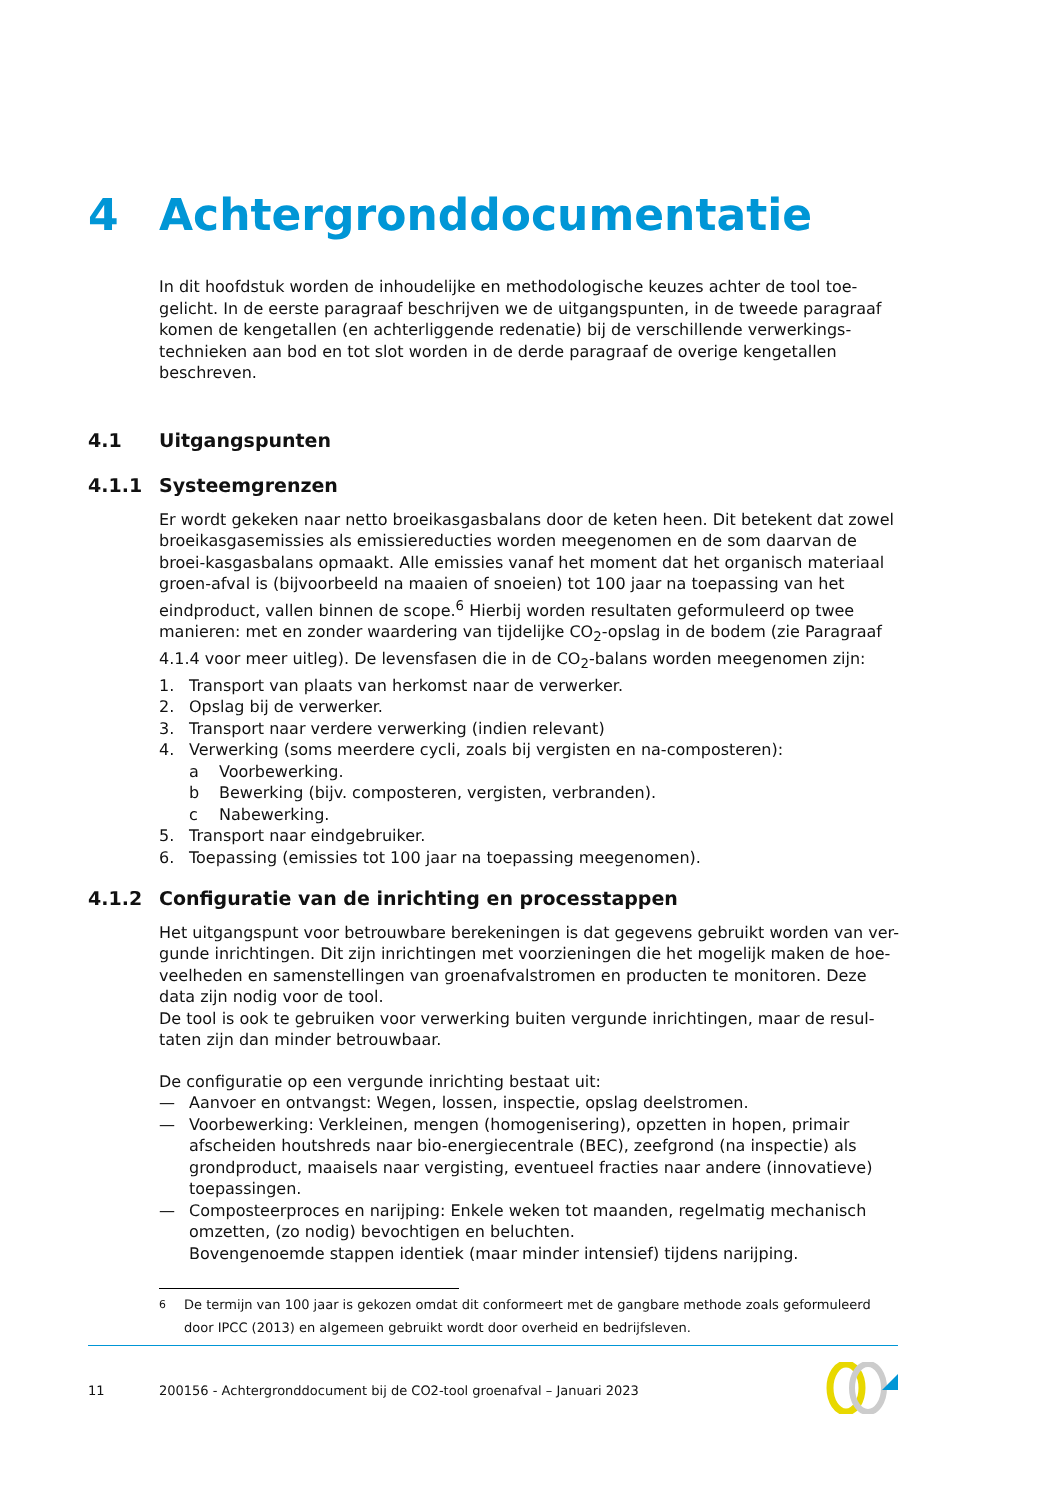4 Achtergronddocumentatie
In dit hoofdstuk worden de inhoudelijke en methodologische keuzes achter de tool toe-gelicht. In de eerste paragraaf beschrijven we de uitgangspunten, in de tweede paragraaf komen de kengetallen (en achterliggende redenatie) bij de verschillende verwerkings-technieken aan bod en tot slot worden in de derde paragraaf de overige kengetallen beschreven.
4.1 Uitgangspunten
4.1.1 Systeemgrenzen
Er wordt gekeken naar netto broeikasgasbalans door de keten heen. Dit betekent dat zowel broeikasgasemissies als emissiereducties worden meegenomen en de som daarvan de broei-kasgasbalans opmaakt. Alle emissies vanaf het moment dat het organisch materiaal groen-afval is (bijvoorbeeld na maaien of snoeien) tot 100 jaar na toepassing van het eindproduct, vallen binnen de scope.<sup>6</sup> Hierbij worden resultaten geformuleerd op twee manieren: met en zonder waardering van tijdelijke CO<sub>2</sub>-opslag in de bodem (zie Paragraaf 4.1.4 voor meer uitleg). De levensfasen die in de CO<sub>2</sub>-balans worden meegenomen zijn:
1. Transport van plaats van herkomst naar de verwerker.
2. Opslag bij de verwerker.
3. Transport naar verdere verwerking (indien relevant)
4. Verwerking (soms meerdere cycli, zoals bij vergisten en na-composteren):
a Voorbewerking.
b Bewerking (bijv. composteren, vergisten, verbranden).
c Nabewerking.
5. Transport naar eindgebruiker.
6. Toepassing (emissies tot 100 jaar na toepassing meegenomen).
4.1.2 Configuratie van de inrichting en processtappen
Het uitgangspunt voor betrouwbare berekeningen is dat gegevens gebruikt worden van ver-gunde inrichtingen. Dit zijn inrichtingen met voorzieningen die het mogelijk maken de hoe-veelheden en samenstellingen van groenafvalstromen en producten te monitoren. Deze data zijn nodig voor de tool.
De tool is ook te gebruiken voor verwerking buiten vergunde inrichtingen, maar de resul-taten zijn dan minder betrouwbaar.
De configuratie op een vergunde inrichting bestaat uit:
— Aanvoer en ontvangst: Wegen, lossen, inspectie, opslag deelstromen.
— Voorbewerking: Verkleinen, mengen (homogenisering), opzetten in hopen, primair afscheiden houtshreds naar bio-energiecentrale (BEC), zeefgrond (na inspectie) als grondproduct, maaisels naar vergisting, eventueel fracties naar andere (innovatieve) toepassingen.
— Composteerproces en narijping: Enkele weken tot maanden, regelmatig mechanisch omzetten, (zo nodig) bevochtigen en beluchten.
Bovengenoemde stappen identiek (maar minder intensief) tijdens narijping.
<sup>6</sup> De termijn van 100 jaar is gekozen omdat dit conformeert met de gangbare methode zoals geformuleerd door IPCC (2013) en algemeen gebruikt wordt door overheid en bedrijfsleven.
11 200156 - Achtergronddocument bij de CO2-tool groenafval – Januari 2023